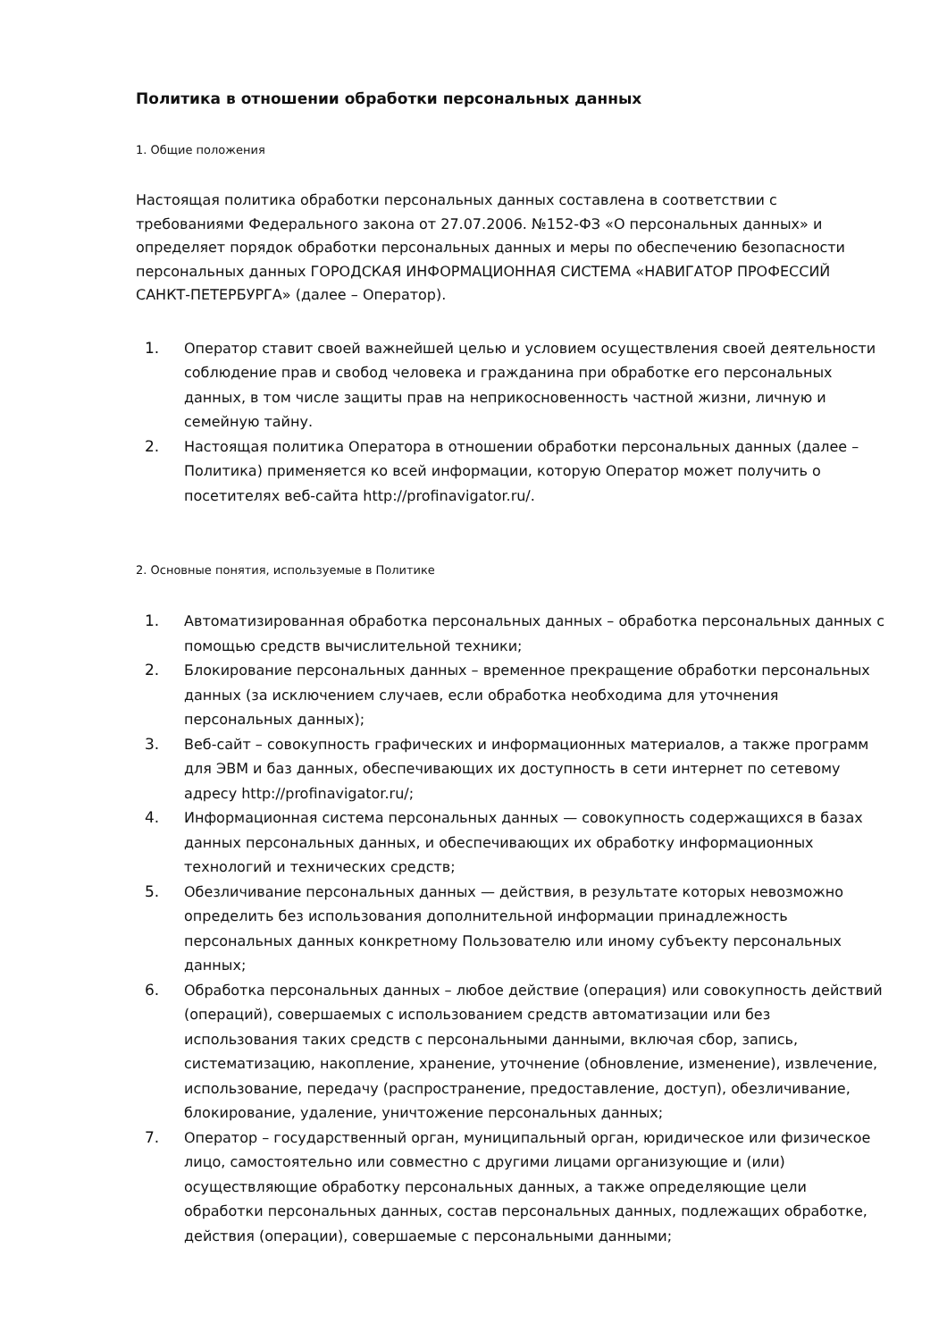Политика в отношении обработки персональных данных
1. Общие положения
Настоящая политика обработки персональных данных составлена в соответствии с требованиями Федерального закона от 27.07.2006. №152-ФЗ «О персональных данных» и определяет порядок обработки персональных данных и меры по обеспечению безопасности персональных данных ГОРОДСКАЯ ИНФОРМАЦИОННАЯ СИСТЕМА «НАВИГАТОР ПРОФЕССИЙ САНКТ-ПЕТЕРБУРГА» (далее – Оператор).
1. Оператор ставит своей важнейшей целью и условием осуществления своей деятельности соблюдение прав и свобод человека и гражданина при обработке его персональных данных, в том числе защиты прав на неприкосновенность частной жизни, личную и семейную тайну.
2. Настоящая политика Оператора в отношении обработки персональных данных (далее – Политика) применяется ко всей информации, которую Оператор может получить о посетителях веб-сайта http://profinavigator.ru/.
2. Основные понятия, используемые в Политике
1. Автоматизированная обработка персональных данных – обработка персональных данных с помощью средств вычислительной техники;
2. Блокирование персональных данных – временное прекращение обработки персональных данных (за исключением случаев, если обработка необходима для уточнения персональных данных);
3. Веб-сайт – совокупность графических и информационных материалов, а также программ для ЭВМ и баз данных, обеспечивающих их доступность в сети интернет по сетевому адресу http://profinavigator.ru/;
4. Информационная система персональных данных — совокупность содержащихся в базах данных персональных данных, и обеспечивающих их обработку информационных технологий и технических средств;
5. Обезличивание персональных данных — действия, в результате которых невозможно определить без использования дополнительной информации принадлежность персональных данных конкретному Пользователю или иному субъекту персональных данных;
6. Обработка персональных данных – любое действие (операция) или совокупность действий (операций), совершаемых с использованием средств автоматизации или без использования таких средств с персональными данными, включая сбор, запись, систематизацию, накопление, хранение, уточнение (обновление, изменение), извлечение, использование, передачу (распространение, предоставление, доступ), обезличивание, блокирование, удаление, уничтожение персональных данных;
7. Оператор – государственный орган, муниципальный орган, юридическое или физическое лицо, самостоятельно или совместно с другими лицами организующие и (или) осуществляющие обработку персональных данных, а также определяющие цели обработки персональных данных, состав персональных данных, подлежащих обработке, действия (операции), совершаемые с персональными данными;